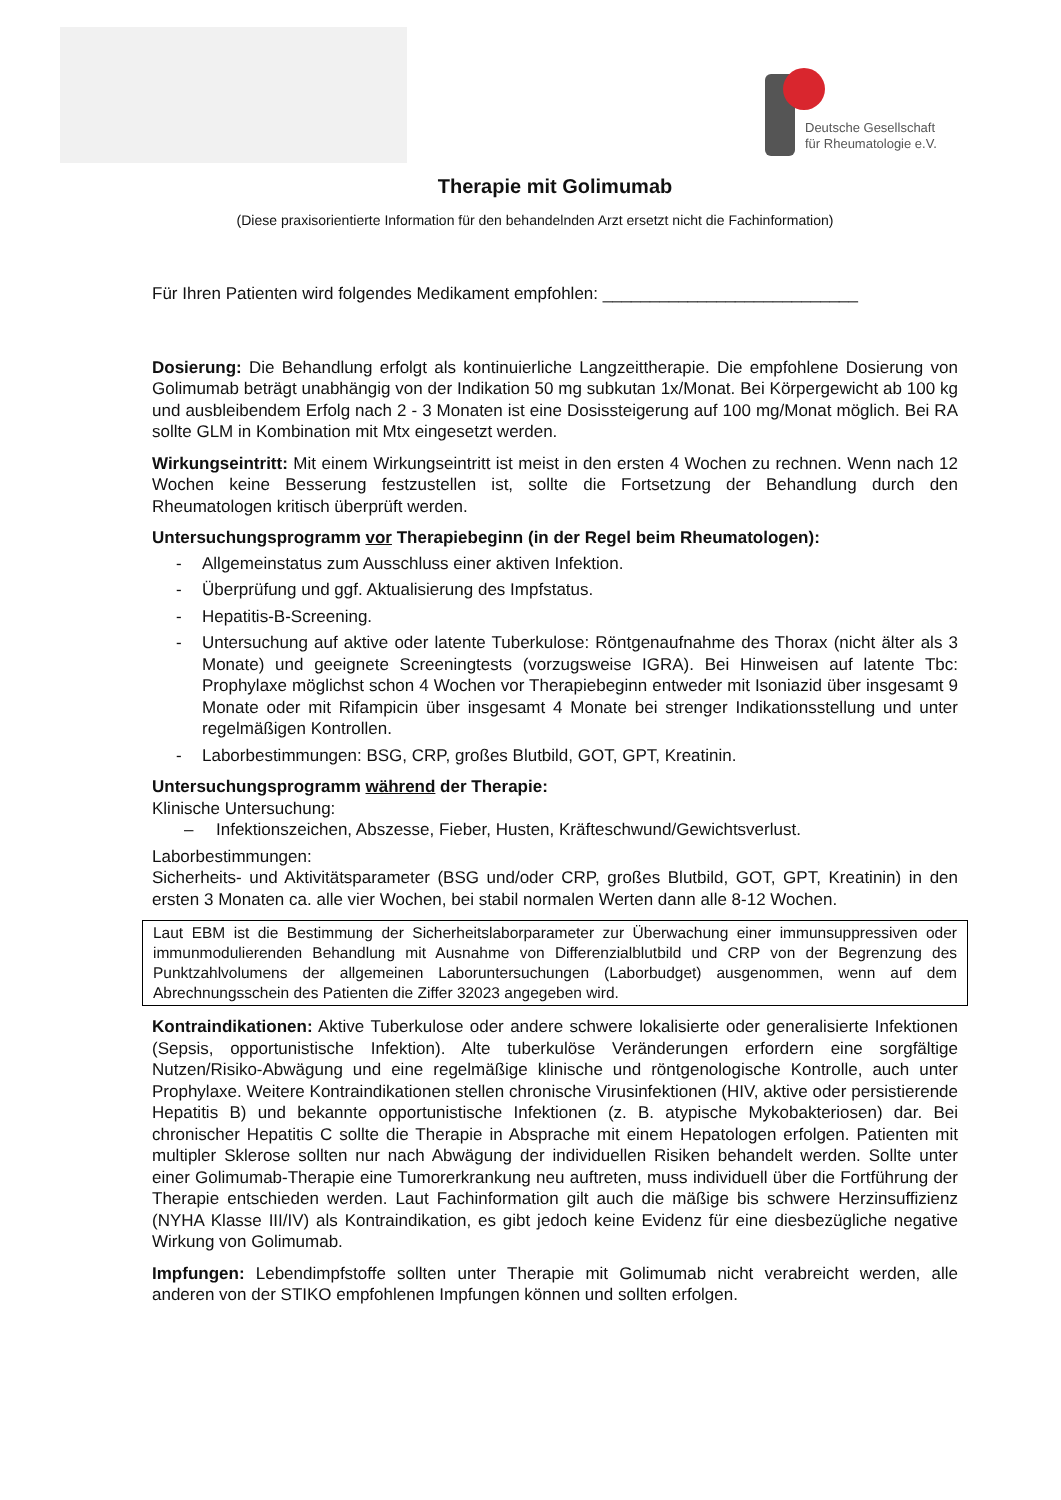Deutsche Gesellschaft
für Rheumatologie e.V.
Therapie mit Golimumab
(Diese praxisorientierte Information für den behandelnden Arzt ersetzt nicht die Fachinformation)
Für Ihren Patienten wird folgendes Medikament empfohlen: ___________________________
Dosierung: Die Behandlung erfolgt als kontinuierliche Langzeittherapie. Die empfohlene Dosierung von Golimumab beträgt unabhängig von der Indikation 50 mg subkutan 1x/Monat. Bei Körpergewicht ab 100 kg und ausbleibendem Erfolg nach 2 - 3 Monaten ist eine Dosissteigerung auf 100 mg/Monat möglich. Bei RA sollte GLM in Kombination mit Mtx eingesetzt werden.
Wirkungseintritt: Mit einem Wirkungseintritt ist meist in den ersten 4 Wochen zu rechnen. Wenn nach 12 Wochen keine Besserung festzustellen ist, sollte die Fortsetzung der Behandlung durch den Rheumatologen kritisch überprüft werden.
Untersuchungsprogramm vor Therapiebeginn (in der Regel beim Rheumatologen):
- Allgemeinstatus zum Ausschluss einer aktiven Infektion.
- Überprüfung und ggf. Aktualisierung des Impfstatus.
- Hepatitis-B-Screening.
- Untersuchung auf aktive oder latente Tuberkulose: Röntgenaufnahme des Thorax (nicht älter als 3 Monate) und geeignete Screeningtests (vorzugsweise IGRA). Bei Hinweisen auf latente Tbc: Prophylaxe möglichst schon 4 Wochen vor Therapiebeginn entweder mit Isoniazid über insgesamt 9 Monate oder mit Rifampicin über insgesamt 4 Monate bei strenger Indikationsstellung und unter regelmäßigen Kontrollen.
- Laborbestimmungen: BSG, CRP, großes Blutbild, GOT, GPT, Kreatinin.
Untersuchungsprogramm während der Therapie:
Klinische Untersuchung:
– Infektionszeichen, Abszesse, Fieber, Husten, Kräfteschwund/Gewichtsverlust.
Laborbestimmungen:
Sicherheits- und Aktivitätsparameter (BSG und/oder CRP, großes Blutbild, GOT, GPT, Kreatinin) in den ersten 3 Monaten ca. alle vier Wochen, bei stabil normalen Werten dann alle 8-12 Wochen.
Laut EBM ist die Bestimmung der Sicherheitslaborparameter zur Überwachung einer immunsuppressiven oder immunmodulierenden Behandlung mit Ausnahme von Differenzialblutbild und CRP von der Begrenzung des Punktzahlvolumens der allgemeinen Laboruntersuchungen (Laborbudget) ausgenommen, wenn auf dem Abrechnungsschein des Patienten die Ziffer 32023 angegeben wird.
Kontraindikationen: Aktive Tuberkulose oder andere schwere lokalisierte oder generalisierte Infektionen (Sepsis, opportunistische Infektion). Alte tuberkulöse Veränderungen erfordern eine sorgfältige Nutzen/Risiko-Abwägung und eine regelmäßige klinische und röntgenologische Kontrolle, auch unter Prophylaxe. Weitere Kontraindikationen stellen chronische Virusinfektionen (HIV, aktive oder persistierende Hepatitis B) und bekannte opportunistische Infektionen (z. B. atypische Mykobakteriosen) dar. Bei chronischer Hepatitis C sollte die Therapie in Absprache mit einem Hepatologen erfolgen. Patienten mit multipler Sklerose sollten nur nach Abwägung der individuellen Risiken behandelt werden. Sollte unter einer Golimumab-Therapie eine Tumorerkrankung neu auftreten, muss individuell über die Fortführung der Therapie entschieden werden. Laut Fachinformation gilt auch die mäßige bis schwere Herzinsuffizienz (NYHA Klasse III/IV) als Kontraindikation, es gibt jedoch keine Evidenz für eine diesbezügliche negative Wirkung von Golimumab.
Impfungen: Lebendimpfstoffe sollten unter Therapie mit Golimumab nicht verabreicht werden, alle anderen von der STIKO empfohlenen Impfungen können und sollten erfolgen.